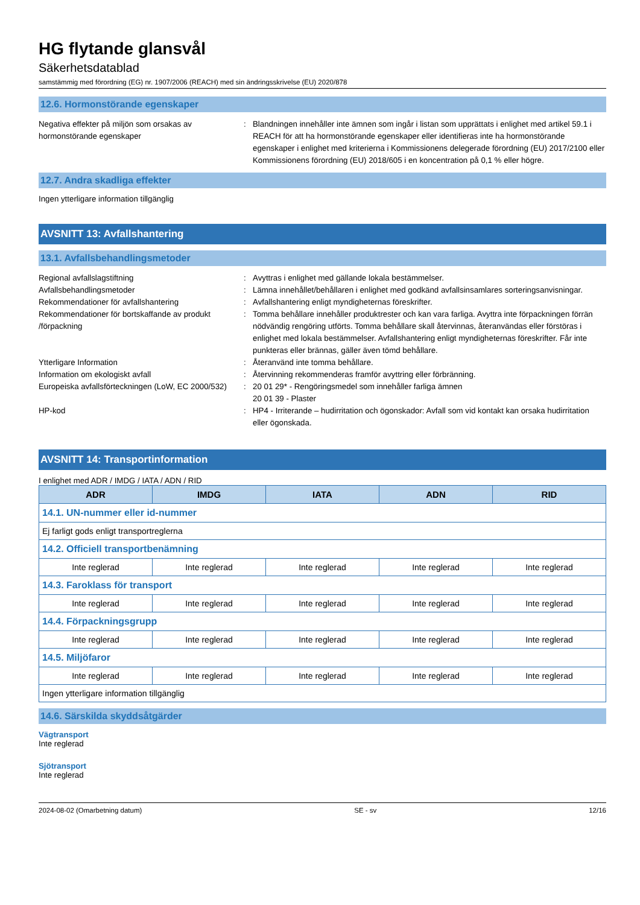HG flytande glansvål
Säkerhetsdatablad
samstämmig med förordning (EG) nr. 1907/2006 (REACH) med sin ändringsskrivelse (EU) 2020/878
12.6. Hormonstörande egenskaper
Negativa effekter på miljön som orsakas av hormonstörande egenskaper
: Blandningen innehåller inte ämnen som ingår i listan som upprättats i enlighet med artikel 59.1 i REACH för att ha hormonstörande egenskaper eller identifieras inte ha hormonstörande egenskaper i enlighet med kriterierna i Kommissionens delegerade förordning (EU) 2017/2100 eller Kommissionens förordning (EU) 2018/605 i en koncentration på 0,1 % eller högre.
12.7. Andra skadliga effekter
Ingen ytterligare information tillgänglig
AVSNITT 13: Avfallshantering
13.1. Avfallsbehandlingsmetoder
Regional avfallslagstiftning : Avyttras i enlighet med gällande lokala bestämmelser.
Avfallsbehandlingsmetoder : Lämna innehållet/behållaren i enlighet med godkänd avfallsinsamlares sorteringsanvisningar.
Rekommendationer för avfallshantering : Avfallshantering enligt myndigheternas föreskrifter.
Rekommendationer för bortskaffande av produkt /förpackning
: Tomma behållare innehåller produktrester och kan vara farliga. Avyttra inte förpackningen förrän nödvändig rengöring utförts. Tomma behållare skall återvinnas, återanvändas eller förstöras i enlighet med lokala bestämmelser. Avfallshantering enligt myndigheternas föreskrifter. Får inte punkteras eller brännas, gäller även tömd behållare.
Ytterligare Information : Återanvänd inte tomma behållare.
Information om ekologiskt avfall : Återvinning rekommenderas framför avyttring eller förbränning.
Europeiska avfallsförteckningen (LoW, EC 2000/532)
: 20 01 29* - Rengöringsmedel som innehåller farliga ämnen
20 01 39 - Plaster
HP-kod : HP4 - Irriterande – hudirritation och ögonskador: Avfall som vid kontakt kan orsaka hudirritation eller ögonskada.
AVSNITT 14: Transportinformation
I enlighet med ADR / IMDG / IATA / ADN / RID
| ADR | IMDG | IATA | ADN | RID |
| --- | --- | --- | --- | --- |
| 14.1. UN-nummer eller id-nummer | | | | |
| Ej farligt gods enligt transportreglerna | | | | |
| 14.2. Officiell transportbenämning | | | | |
| Inte reglerad | Inte reglerad | Inte reglerad | Inte reglerad | Inte reglerad |
| 14.3. Faroklass för transport | | | | |
| Inte reglerad | Inte reglerad | Inte reglerad | Inte reglerad | Inte reglerad |
| 14.4. Förpackningsgrupp | | | | |
| Inte reglerad | Inte reglerad | Inte reglerad | Inte reglerad | Inte reglerad |
| 14.5. Miljöfaror | | | | |
| Inte reglerad | Inte reglerad | Inte reglerad | Inte reglerad | Inte reglerad |
| Ingen ytterligare information tillgänglig | | | | |
14.6. Särskilda skyddsåtgärder
Vägtransport
Inte reglerad
Sjötransport
Inte reglerad
2024-08-02 (Omarbetning datum) SE - sv 12/16